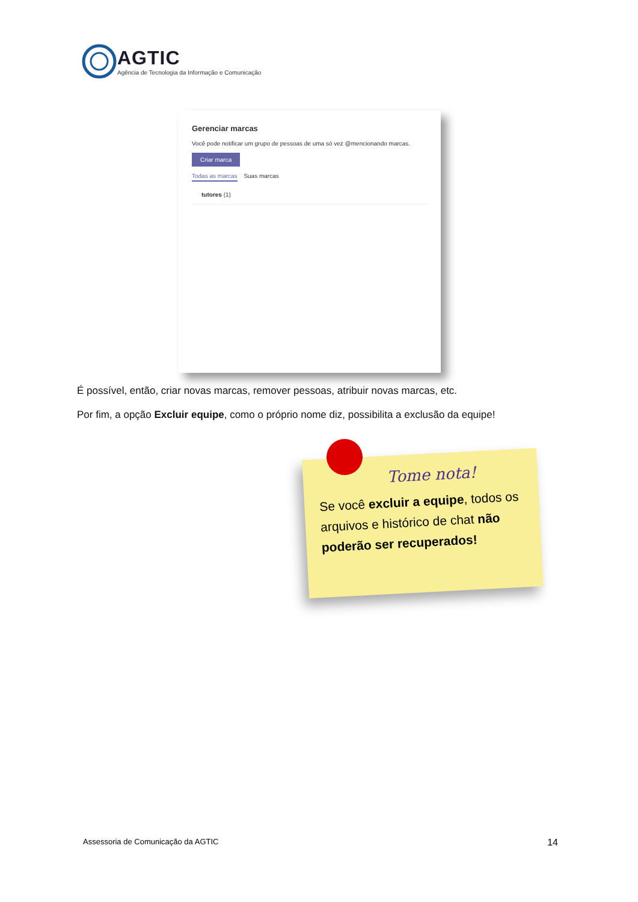AGTIC
Agência de Tecnologia da Informação e Comunicação
Gerenciar marcas
Você pode notificar um grupo de pessoas de uma só vez @mencionando marcas.
Criar marca
Todas as marcas Suas marcas
tutores (1)
É possível, então, criar novas marcas, remover pessoas, atribuir novas marcas, etc.
Por fim, a opção Excluir equipe, como o próprio nome diz, possibilita a exclusão da equipe!
Tome nota!
Se você excluir a equipe, todos os arquivos e histórico de chat não poderão ser recuperados!
Assessoria de Comunicação da AGTIC 14